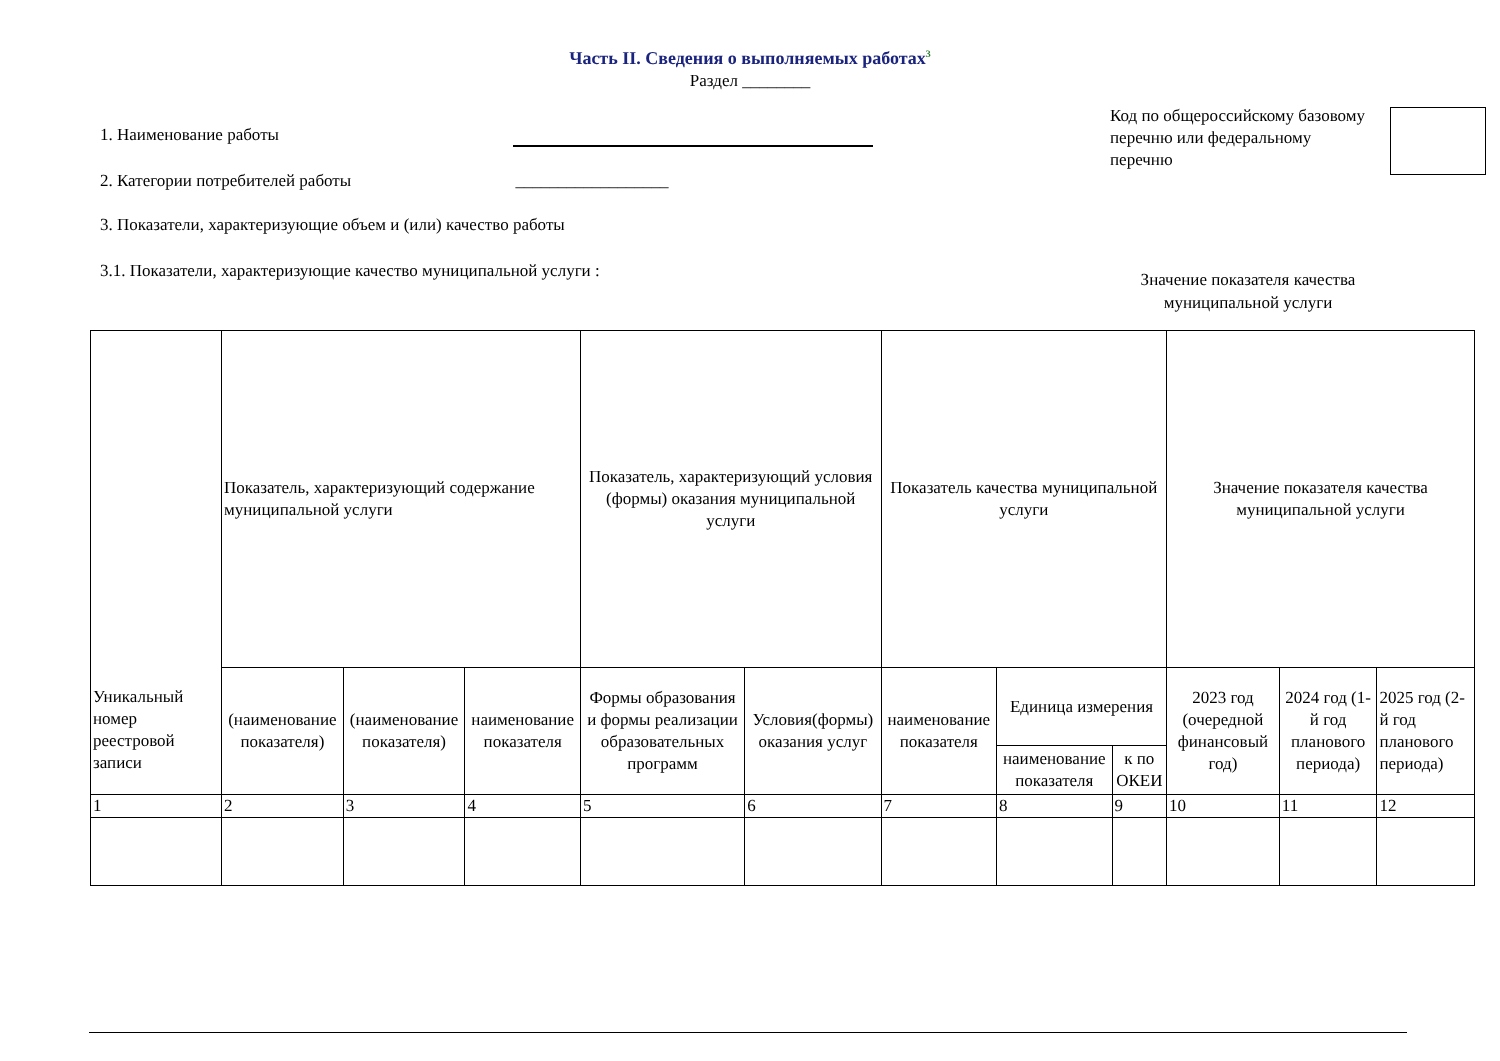Часть II. Сведения о выполняемых работах<sup>3</sup>
Раздел ________
1. Наименование работы
2. Категории потребителей работы __________________
3. Показатели, характеризующие объем и (или) качество работы
3.1. Показатели, характеризующие качество муниципальной услуги :
Код по общероссийскому базовому перечню или федеральному перечню
Значение показателя качества муниципальной услуги
| Уникальный номер реестровой записи | Показатель, характеризующий содержание муниципальной услуги | | | Показатель, характеризующий условия (формы) оказания муниципальной услуги | | Показатель качества муниципальной услуги | | | Значение показателя качества муниципальной услуги | | |
| --- | --- | --- | --- | --- | --- | --- | --- | --- | --- | --- | --- |
| | (наименование показателя) | (наименование показателя) | наименование показателя | Формы образования и формы реализации образовательных программ | Условия(формы) оказания услуг | наименование показателя | Единица измерения | | 2023 год (очередной финансовый год) | 2024 год (1-й год планового периода) | 2025 год (2-й год планового периода) |
| | | | | | | | наименование показателя | к по ОКЕИ | | | |
| 1 | 2 | 3 | 4 | 5 | 6 | 7 | 8 | 9 | 10 | 11 | 12 |